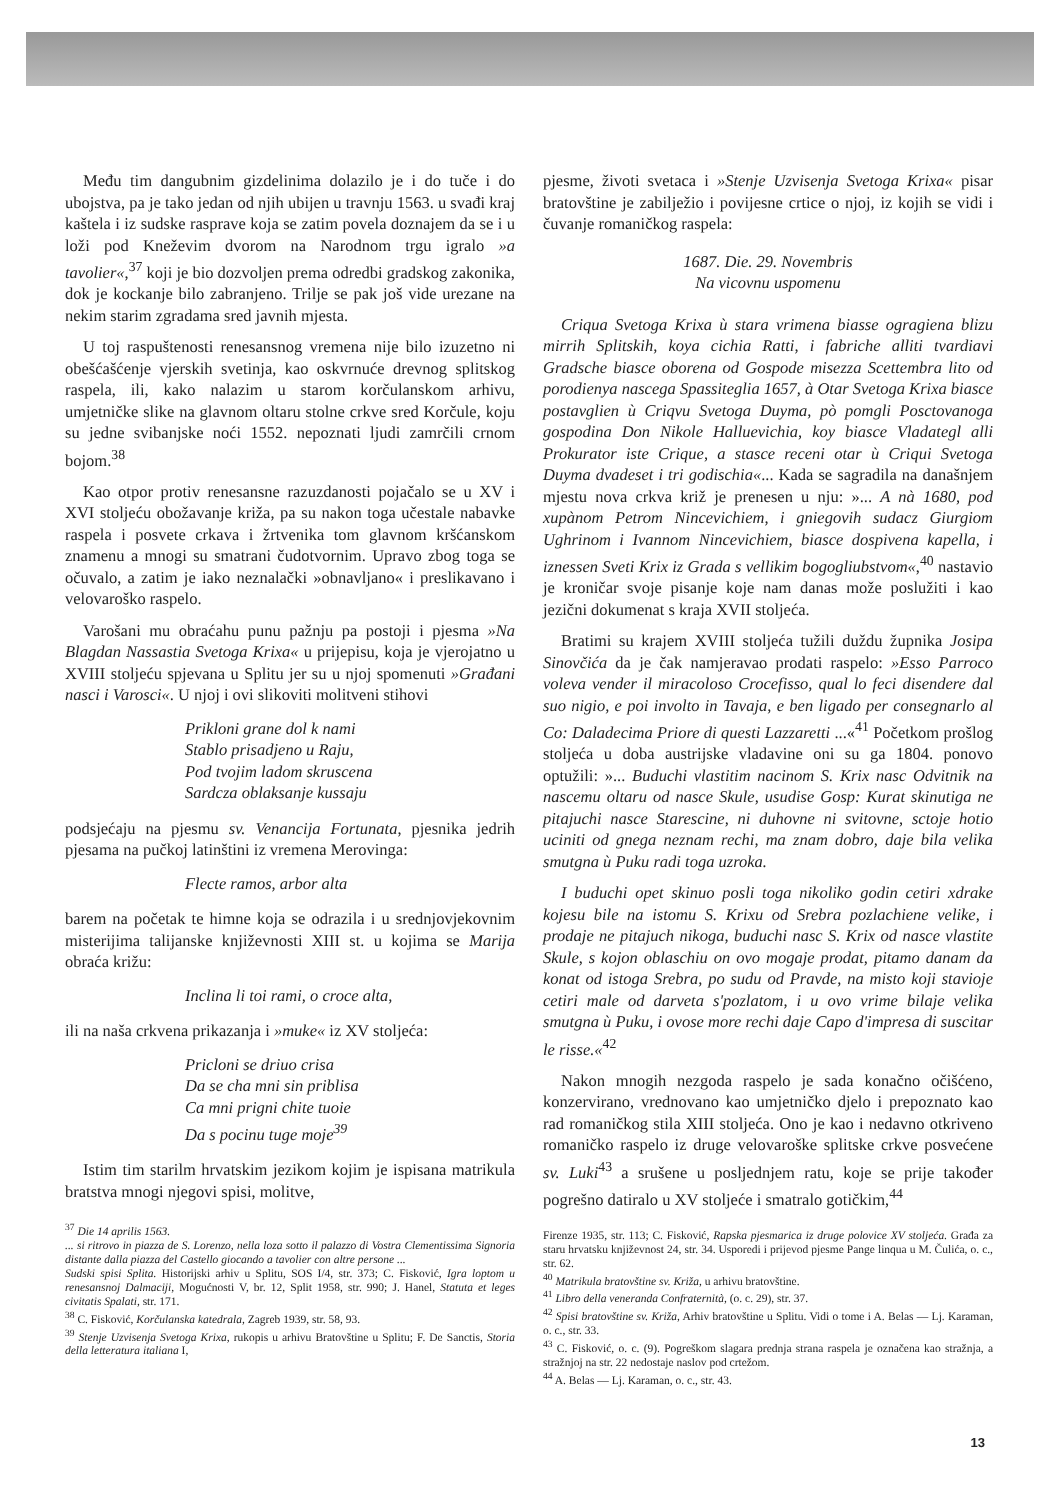Među tim dangubnim gizdelinima dolazilo je i do tuče i do ubojstva, pa je tako jedan od njih ubijen u travnju 1563. u svađi kraj kaštela i iz sudske rasprave koja se zatim povela doznajem da se i u loži pod Kneževim dvorom na Narodnom trgu igralo »a tavolier«,<sup>37</sup> koji je bio dozvoljen prema odredbi gradskog zakonika, dok je kockanje bilo zabranjeno. Trilje se pak još vide urezane na nekim starim zgradama sred javnih mjesta.
U toj raspuštenosti renesansnog vremena nije bilo izuzetno ni obešćašćenje vjerskih svetinja, kao oskvrnuće drevnog splitskog raspela, ili, kako nalazim u starom korčulanskom arhivu, umjetničke slike na glavnom oltaru stolne crkve sred Korčule, koju su jedne svibanjske noći 1552. nepoznati ljudi zamrčili crnom bojom.<sup>38</sup>
Kao otpor protiv renesansne razuzdanosti pojačalo se u XV i XVI stoljeću obožavanje križa, pa su nakon toga učestale nabavke raspela i posvete crkava i žrtvenika tom glavnom kršćanskom znamenu a mnogi su smatrani čudotvornim. Upravo zbog toga se očuvalo, a zatim je iako neznalački »obnavljano« i preslikavano i velovaroško raspelo.
Varošani mu obraćahu punu pažnju pa postoji i pjesma »Na Blagdan Nassastia Svetoga Krixa« u prijepisu, koja je vjerojatno u XVIII stoljeću spjevana u Splitu jer su u njoj spomenuti »Građani nasci i Varosci«. U njoj i ovi slikoviti molitveni stihovi
Prikloni grane dol k nami
Stablo prisadjeno u Raju,
Pod tvojim ladom skruscena
Sardcza oblaksanje kussaju
podsjećaju na pjesmu sv. Venancija Fortunata, pjesnika jedrih pjesama na pučkoj latinštini iz vremena Merovinga:
Flecte ramos, arbor alta
barem na početak te himne koja se odrazila i u srednjovjekovnim misterijima talijanske književnosti XIII st. u kojima se Marija obraća križu:
Inclina li toi rami, o croce alta,
ili na naša crkvena prikazanja i »muke« iz XV stoljeća:
Pricloni se driuo crisa
Da se cha mni sin priblisa
Ca mni prigni chite tuoie
Da s pocinu tuge moje<sup>39</sup>
Istim tim starilm hrvatskim jezikom kojim je ispisana matrikula bratstva mnogi njegovi spisi, molitve,
<sup>37</sup> Die 14 aprilis 1563.
... si ritrovo in piazza de S. Lorenzo, nella loza sotto il palazzo di Vostra Clementissima Signoria distante dalla piazza del Castello giocando a tavolier con altre persone ...
Sudski spisi Splita. Historijski arhiv u Splitu, SOS I/4, str. 373; C. Fisković, Igra loptom u renesansnoj Dalmaciji, Mogućnosti V, br. 12, Split 1958, str. 990; J. Hanel, Statuta et leges civitatis Spalati, str. 171.
<sup>38</sup> C. Fisković, Korčulanska katedrala, Zagreb 1939, str. 58, 93.
<sup>39</sup> Stenje Uzvisenja Svetoga Krixa, rukopis u arhivu Bratovštine u Splitu; F. De Sanctis, Storia della letteratura italiana I,
pjesme, životi svetaca i »Stenje Uzvisenja Svetoga Krixa« pisar bratovštine je zabilježio i povijesne crtice o njoj, iz kojih se vidi i čuvanje romaničkog raspela:
1687. Die. 29. Novembris
Na vicovnu uspomenu
Criqua Svetoga Krixa ù stara vrimena biasse ogragiena blizu mirrih Splitskih, koya cichia Ratti, i fabriche alliti tvardiavi Gradsche biasce oborena od Gospode misezza Scettembra lito od porodienya nascega Spassiteglia 1657, à Otar Svetoga Krixa biasce postavglien ù Criqvu Svetoga Duyma, pò pomgli Posctovanoga gospodina Don Nikole Halluevichia, koy biasce Vladategl alli Prokurator iste Crique, a stasce receni otar ù Criqui Svetoga Duyma dvadeset i tri godischia«... Kada se sagradila na današnjem mjestu nova crkva križ je prenesen u nju: »... A nà 1680, pod xupànom Petrom Nincevichiem, i gniegovih sudacz Giurgiom Ughrinom i Ivannom Nincevichiem, biasce dospivena kapella, i iznessen Sveti Krix iz Grada s vellikim bogogliubstvom«,<sup>40</sup> nastavio je kroničar svoje pisanje koje nam danas može poslužiti i kao jezični dokumenat s kraja XVII stoljeća.
Bratimi su krajem XVIII stoljeća tužili duždu župnika Josipa Sinovčića da je čak namjeravao prodati raspelo: »Esso Parroco voleva vender il miracoloso Crocefisso, qual lo feci disendere dal suo nigio, e poi involto in Tavaja, e ben ligado per consegnarlo al Co: Daladecima Priore di questi Lazzaretti ...«<sup>41</sup> Početkom prošlog stoljeća u doba austrijske vladavine oni su ga 1804. ponovo optužili: »... Buduchi vlastitim nacinom S. Krix nasc Odvitnik na nascemu oltaru od nasce Skule, usudise Gosp: Kurat skinutiga ne pitajuchi nasce Starescine, ni duhovne ni svitovne, sctoje hotio uciniti od gnega neznam rechi, ma znam dobro, daje bila velika smutgna ù Puku radi toga uzroka.
I buduchi opet skinuo posli toga nikoliko godin cetiri xdrake kojesu bile na istomu S. Krixu od Srebra pozlachiene velike, i prodaje ne pitajuch nikoga, buduchi nasc S. Krix od nasce vlastite Skule, s kojon oblaschiu on ovo mogaje prodat, pitamo danam da konat od istoga Srebra, po sudu od Pravde, na misto koji stavioje cetiri male od darveta s'pozlatom, i u ovo vrime bilaje velika smutgna ù Puku, i ovose more rechi daje Capo d'impresa di suscitar le risse.«<sup>42</sup>
Nakon mnogih nezgoda raspelo je sada konačno očišćeno, konzervirano, vrednovano kao umjetničko djelo i prepoznato kao rad romaničkog stila XIII stoljeća. Ono je kao i nedavno otkriveno romaničko raspelo iz druge velovaroške splitske crkve posvećene sv. Luki<sup>43</sup> a srušene u posljednjem ratu, koje se prije također pogrešno datiralo u XV stoljeće i smatralo gotičkim,<sup>44</sup>
Firenze 1935, str. 113; C. Fisković, Rapska pjesmarica iz druge polovice XV stoljeća. Građa za staru hrvatsku književnost 24, str. 34. Usporedi i prijevod pjesme Pange linqua u M. Čulića, o. c., str. 62.
<sup>40</sup> Matrikula bratovštine sv. Križa, u arhivu bratovštine.
<sup>41</sup> Libro della veneranda Confraternità, (o. c. 29), str. 37.
<sup>42</sup> Spisi bratovštine sv. Križa, Arhiv bratovštine u Splitu. Vidi o tome i A. Belas — Lj. Karaman, o. c., str. 33.
<sup>43</sup> C. Fisković, o. c. (9). Pogreškom slagara prednja strana raspela je označena kao stražnja, a stražnjoj na str. 22 nedostaje naslov pod crtežom.
<sup>44</sup> A. Belas — Lj. Karaman, o. c., str. 43.
13